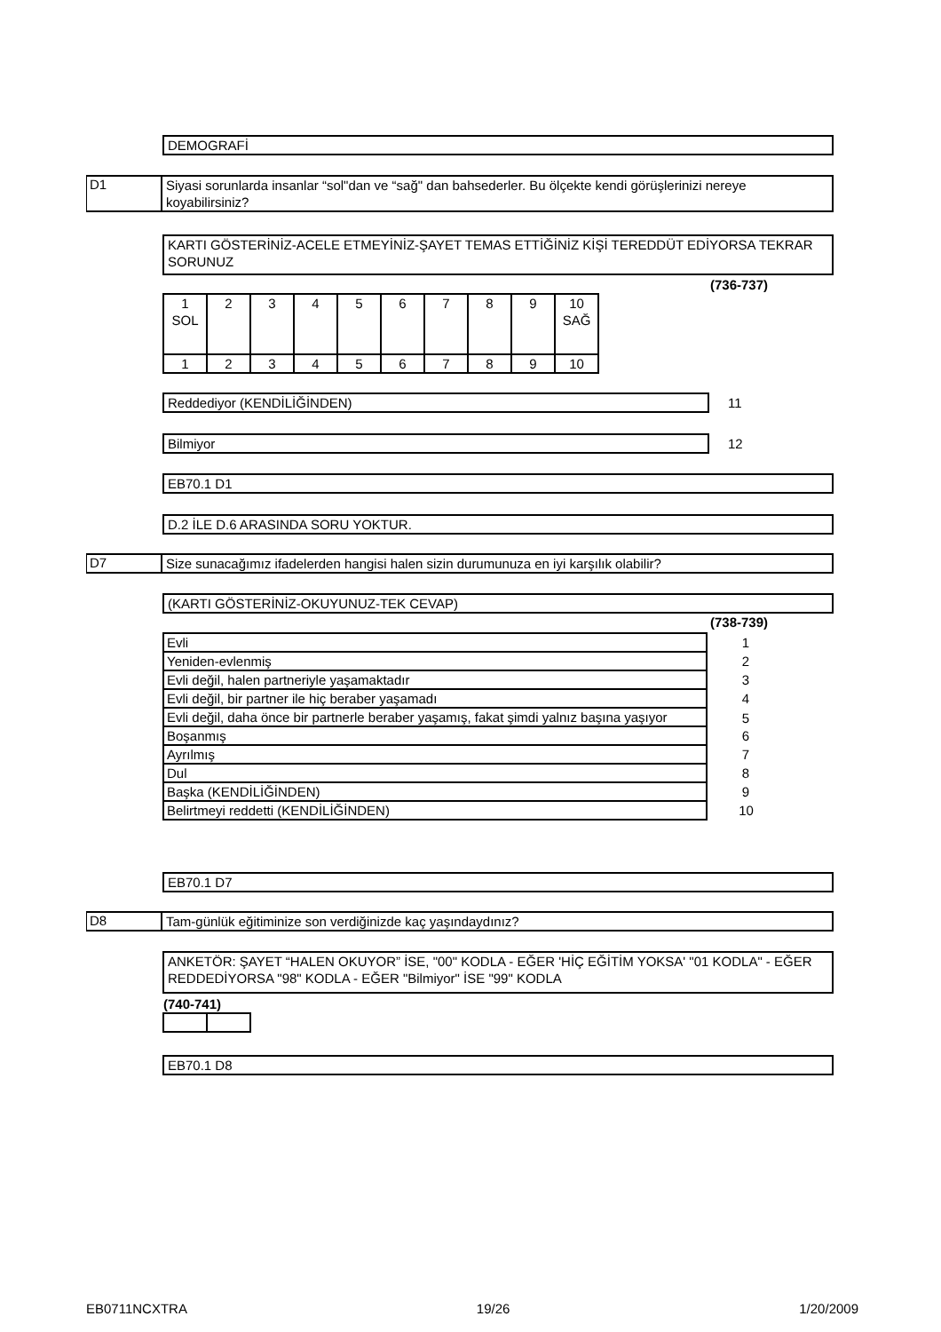DEMOGRAFİ
D1
Siyasi sorunlarda insanlar “sol"dan ve “sağ" dan bahsederler. Bu ölçekte kendi görüşlerinizi nereye koyabilirsiniz?
KARTI GÖSTERİNİZ-ACELE ETMEYİNİZ-ŞAYET TEMAS ETTİĞİNİZ KİŞİ TEREDDÜT EDİYORSA TEKRAR SORUNUZ
(736-737)
| 1 SOL | 2 | 3 | 4 | 5 | 6 | 7 | 8 | 9 | 10 SAĞ |
| 1 | 2 | 3 | 4 | 5 | 6 | 7 | 8 | 9 | 10 |
Reddediyor (KENDİLİĞİNDEN) 11
Bilmiyor 12
EB70.1 D1
D.2 İLE D.6 ARASINDA SORU YOKTUR.
D7
Size sunacağımız ifadelerden hangisi halen sizin durumunuza en iyi karşılık olabilir?
(KARTI GÖSTERİNİZ-OKUYUNUZ-TEK CEVAP)
(738-739)
| Evli | 1 |
| Yeniden-evlenmiş | 2 |
| Evli değil, halen partneriyle yaşamaktadır | 3 |
| Evli değil, bir partner ile hiç beraber yaşamadı | 4 |
| Evli değil, daha önce bir partnerle beraber yaşamış, fakat şimdi yalnız başına yaşıyor | 5 |
| Boşanmış | 6 |
| Ayrılmış | 7 |
| Dul | 8 |
| Başka (KENDİLİĞİNDEN) | 9 |
| Belirtmeyi reddetti (KENDİLİĞİNDEN) | 10 |
EB70.1 D7
D8
Tam-günlük eğitiminize son verdiğinizde kaç yaşındaydınız?
ANKETÖR: ŞAYET “HALEN OKUYOR” İSE, "00" KODLA - EĞER 'HİÇ EĞİTİM YOKSA' "01 KODLA" - EĞER REDDEDİYORSA "98" KODLA - EĞER "Bilmiyor" İSE "99" KODLA
(740-741)
EB70.1 D8
EB0711NCXTRA 19/26 1/20/2009